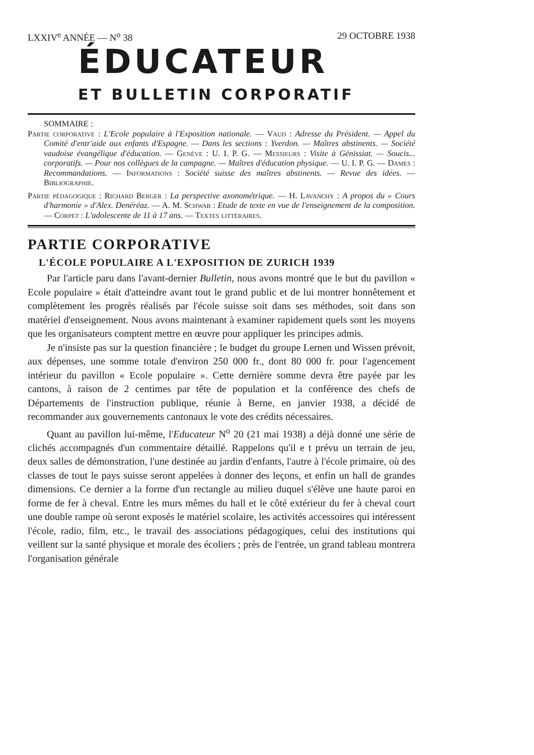LXXIV<sup>e</sup> ANNÉE — N<sup>o</sup> 38 29 OCTOBRE 1938
ÉDUCATEUR
ET BULLETIN CORPORATIF
SOMMAIRE :
Partie corporative : L'Ecole populaire à l'Exposition nationale. — Vaud : Adresse du Président. — Appel du Comité d'entr'aide aux enfants d'Espagne. — Dans les sections : Yverdon. — Maîtres abstinents. — Société vaudoise évangélique d'éducation. — Genève : U. I. P. G. — Messieurs : Visite à Génissiat. — Soucis... corporatifs. — Pour nos collègues de la campagne. — Maîtres d'éducation physique. — U. I. P. G. — Dames : Recommandations. — Informations : Société suisse des maîtres abstinents. — Revue des idées. — Bibliographie.
Partie pédagogique : Richard Berger : La perspective axonométrique. — H. Lavanchy : A propos du « Cours d'harmonie » d'Alex. Denéréaz. — A. M. Schwab : Etude de texte en vue de l'enseignement de la composition. — Corpet : L'adolescente de 11 à 17 ans. — Textes littéraires.
PARTIE CORPORATIVE
L'ÉCOLE POPULAIRE A L'EXPOSITION DE ZURICH 1939
Par l'article paru dans l'avant-dernier Bulletin, nous avons montré que le but du pavillon « Ecole populaire » était d'atteindre avant tout le grand public et de lui montrer honnêtement et complètement les progrès réalisés par l'école suisse soit dans ses méthodes, soit dans son matériel d'enseignement. Nous avons maintenant à examiner rapidement quels sont les moyens que les organisateurs comptent mettre en œuvre pour appliquer les principes admis.
Je n'insiste pas sur la question financière ; le budget du groupe Lernen und Wissen prévoit, aux dépenses, une somme totale d'environ 250 000 fr., dont 80 000 fr. pour l'agencement intérieur du pavillon « Ecole populaire ». Cette dernière somme devra être payée par les cantons, à raison de 2 centimes par tête de population et la conférence des chefs de Départements de l'instruction publique, réunie à Berne, en janvier 1938, a décidé de recommander aux gouvernements cantonaux le vote des crédits nécessaires.
Quant au pavillon lui-même, l'Educateur N<sup>o</sup> 20 (21 mai 1938) a déjà donné une série de clichés accompagnés d'un commentaire détaillé. Rappelons qu'il e t prévu un terrain de jeu, deux salles de démonstration, l'une destinée au jardin d'enfants, l'autre à l'école primaire, où des classes de tout le pays suisse seront appelées à donner des leçons, et enfin un hall de grandes dimensions. Ce dernier a la forme d'un rectangle au milieu duquel s'élève une haute paroi en forme de fer à cheval. Entre les murs mêmes du hall et le côté extérieur du fer à cheval court une double rampe où seront exposés le matériel scolaire, les activités accessoires qui intéressent l'école, radio, film, etc., le travail des associations pédagogiques, celui des institutions qui veillent sur la santé physique et morale des écoliers ; près de l'entrée, un grand tableau montrera l'organisation générale